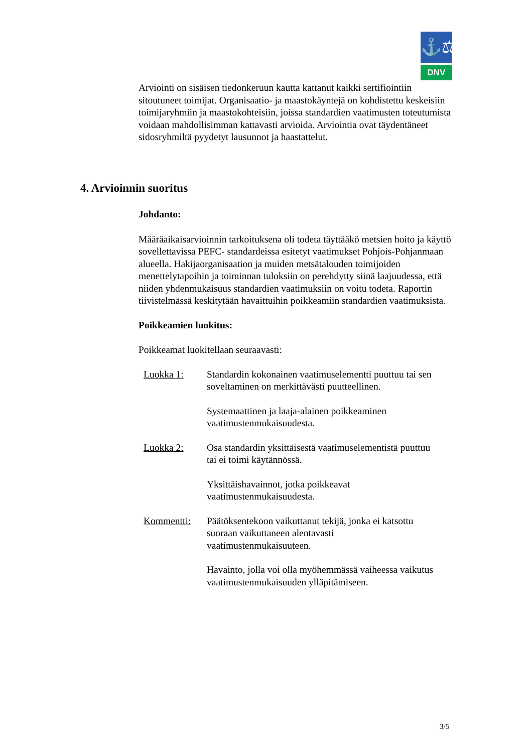⚓⚖
DNV
Arviointi on sisäisen tiedonkeruun kautta kattanut kaikki sertifiointiin sitoutuneet toimijat. Organisaatio- ja maastokäyntejä on kohdistettu keskeisiin toimijaryhmiin ja maastokohteisiin, joissa standardien vaatimusten toteutumista voidaan mahdollisimman kattavasti arvioida. Arviointia ovat täydentäneet sidosryhmiltä pyydetyt lausunnot ja haastattelut.
4. Arvioinnin suoritus
Johdanto:
Määräaikaisarvioinnin tarkoituksena oli todeta täyttääkö metsien hoito ja käyttö sovellettavissa PEFC- standardeissa esitetyt vaatimukset Pohjois-Pohjanmaan alueella. Hakijaorganisaation ja muiden metsätalouden toimijoiden menettelytapoihin ja toiminnan tuloksiin on perehdytty siinä laajuudessa, että niiden yhdenmukaisuus standardien vaatimuksiin on voitu todeta. Raportin tiivistelmässä keskitytään havaittuihin poikkeamiin standardien vaatimuksista.
Poikkeamien luokitus:
Poikkeamat luokitellaan seuraavasti:
Luokka 1: Standardin kokonainen vaatimuselementti puuttuu tai sen soveltaminen on merkittävästi puutteellinen.
Systemaattinen ja laaja-alainen poikkeaminen vaatimustenmukaisuudesta.
Luokka 2: Osa standardin yksittäisestä vaatimuselementistä puuttuu tai ei toimi käytännössä.
Yksittäishavainnot, jotka poikkeavat vaatimustenmukaisuudesta.
Kommentti: Päätöksentekoon vaikuttanut tekijä, jonka ei katsottu suoraan vaikuttaneen alentavasti vaatimustenmukaisuuteen.
Havainto, jolla voi olla myöhemmässä vaiheessa vaikutus vaatimustenmukaisuuden ylläpitämiseen.
3/5